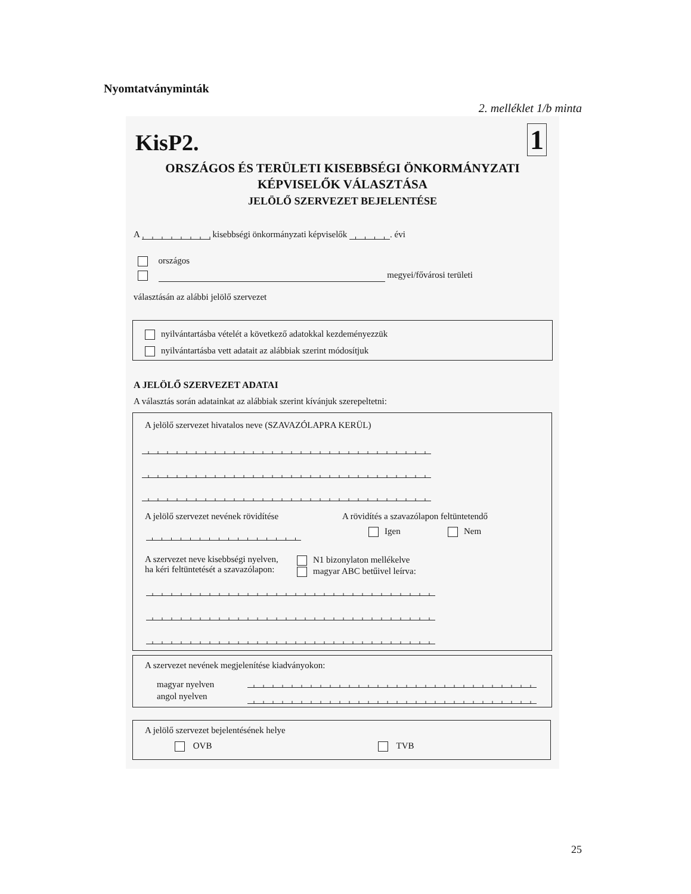Nyomtatványminták
2. melléklet 1/b minta
KisP2. 1
ORSZÁGOS ÉS TERÜLETI KISEBBSÉGI ÖNKORMÁNYZATI
KÉPVISELŐK VÁLASZTÁSA
JELÖLŐ SZERVEZET BEJELENTÉSE
A kisebbségi önkormányzati képviselők . évi
országos
megyei/fővárosi területi
választásán az alábbi jelölő szervezet
nyilvántartásba vételét a következő adatokkal kezdeményezzük
nyilvántartásba vett adatait az alábbiak szerint módosítjuk
A JELÖLŐ SZERVEZET ADATAI
A választás során adatainkat az alábbiak szerint kívánjuk szerepeltetni:
A jelölő szervezet hivatalos neve (SZAVAZÓLAPRA KERÜL)
A jelölő szervezet nevének rövidítése
A rövidítés a szavazólapon feltüntetendő
Igen Nem
A szervezet neve kisebbségi nyelven,
ha kéri feltüntetését a szavazólapon:
N1 bizonylaton mellékelve
magyar ABC betűivel leírva:
A szervezet nevének megjelenítése kiadványokon:
magyar nyelven
angol nyelven
A jelölő szervezet bejelentésének helye
OVB TVB
25